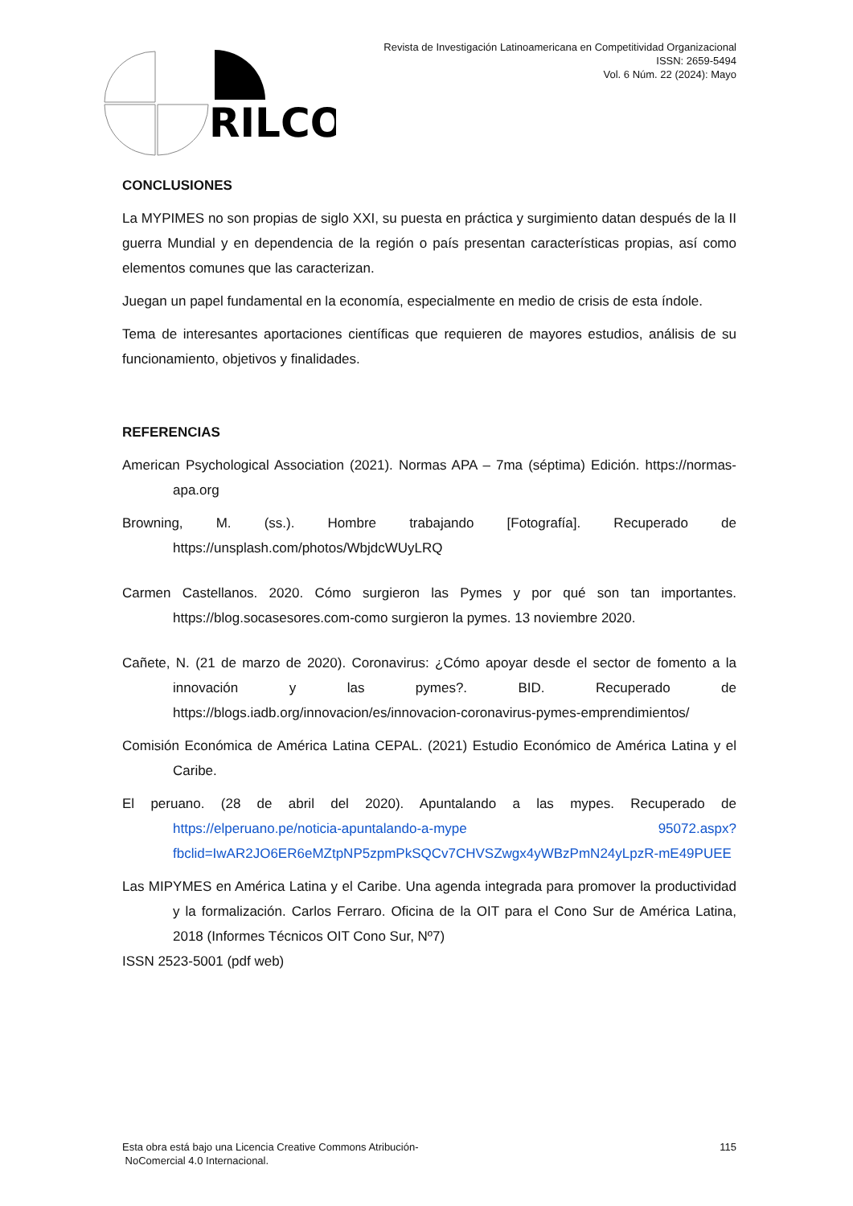Revista de Investigación Latinoamericana en Competitividad Organizacional
ISSN: 2659-5494
Vol. 6 Núm. 22 (2024): Mayo
RILCO
CONCLUSIONES
La MYPIMES no son propias de siglo XXI, su puesta en práctica y surgimiento datan después de la II guerra Mundial y en dependencia de la región o país presentan características propias, así como elementos comunes que las caracterizan.
Juegan un papel fundamental en la economía, especialmente en medio de crisis de esta índole.
Tema de interesantes aportaciones científicas que requieren de mayores estudios, análisis de su funcionamiento, objetivos y finalidades.
REFERENCIAS
American Psychological Association (2021). Normas APA – 7ma (séptima) Edición. https://normas-apa.org
Browning, M. (ss.). Hombre trabajando [Fotografía]. Recuperado de https://unsplash.com/photos/WbjdcWUyLRQ
Carmen Castellanos. 2020. Cómo surgieron las Pymes y por qué son tan importantes. https://blog.socasesores.com-como surgieron la pymes. 13 noviembre 2020.
Cañete, N. (21 de marzo de 2020). Coronavirus: ¿Cómo apoyar desde el sector de fomento a la innovación y las pymes?. BID. Recuperado de https://blogs.iadb.org/innovacion/es/innovacion-coronavirus-pymes-emprendimientos/
Comisión Económica de América Latina CEPAL. (2021) Estudio Económico de América Latina y el Caribe.
El peruano. (28 de abril del 2020). Apuntalando a las mypes. Recuperado de https://elperuano.pe/noticia-apuntalando-a-mype 95072.aspx?fbclid=IwAR2JO6ER6eMZtpNP5zpmPkSQCv7CHVSZwgx4yWBzPmN24yLpzR-mE49PUEE
Las MIPYMES en América Latina y el Caribe. Una agenda integrada para promover la productividad y la formalización. Carlos Ferraro. Oficina de la OIT para el Cono Sur de América Latina, 2018 (Informes Técnicos OIT Cono Sur, Nº7)
ISSN 2523-5001 (pdf web)
Esta obra está bajo una Licencia Creative Commons Atribución-
NoComercial 4.0 Internacional.
115